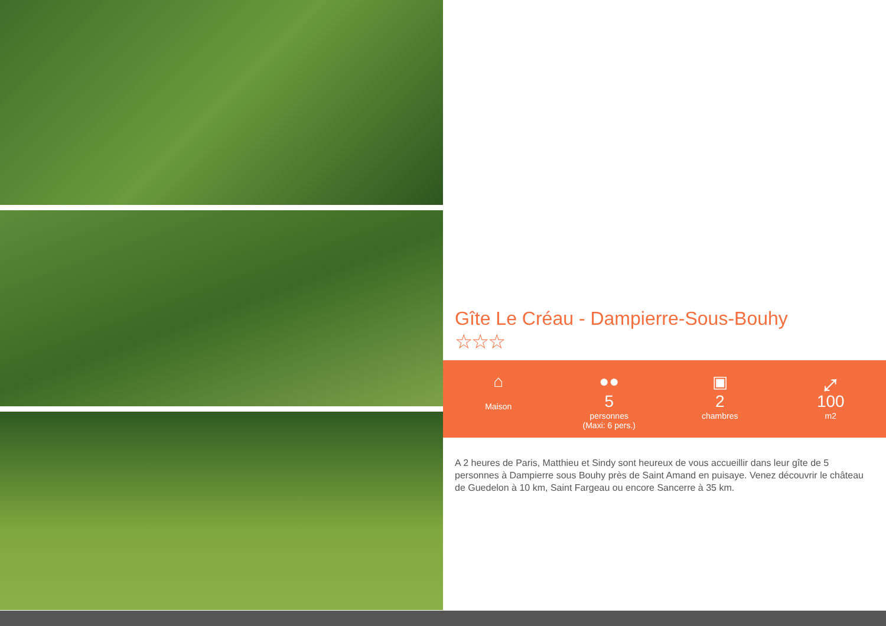Gîte Le Créau - Dampierre-Sous-Bouhy
☆☆☆
⌂
Maison
●●
5
personnes
(Maxi: 6 pers.)
▣
2
chambres
⤢
100
m2
A 2 heures de Paris, Matthieu et Sindy sont heureux de vous accueillir dans leur gîte de 5 personnes à Dampierre sous Bouhy près de Saint Amand en puisaye. Venez découvrir le château de Guedelon à 10 km, Saint Fargeau ou encore Sancerre à 35 km.